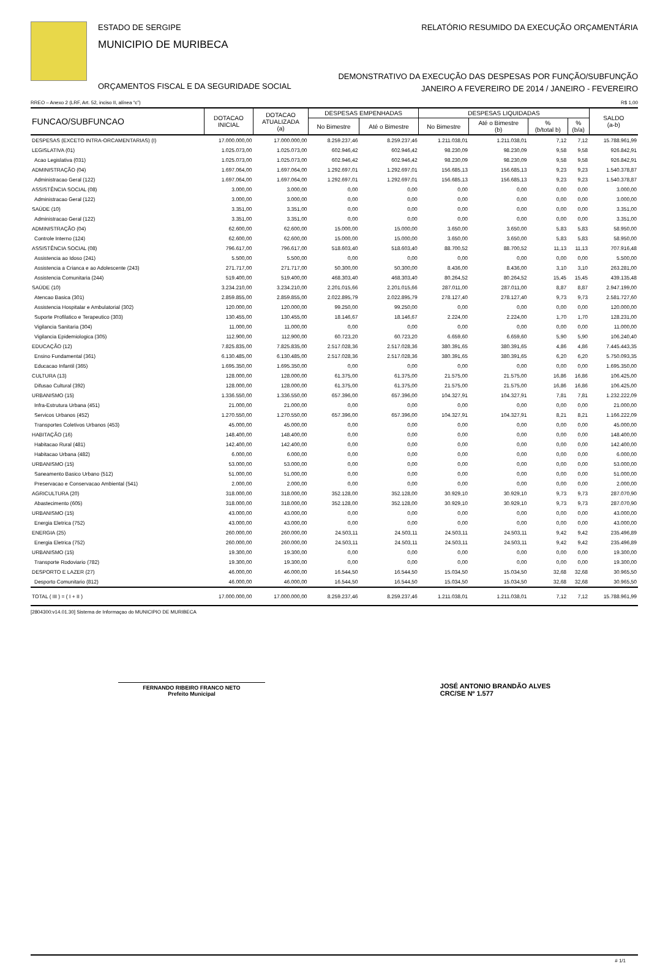ESTADO DE SERGIPE
MUNICIPIO DE MURIBECA
ORÇAMENTOS FISCAL E DA SEGURIDADE SOCIAL
RELATÓRIO RESUMIDO DA EXECUÇÃO ORÇAMENTÁRIA
DEMONSTRATIVO DA EXECUÇÃO DAS DESPESAS POR FUNÇÃO/SUBFUNÇÃO
JANEIRO A FEVEREIRO DE 2014 / JANEIRO - FEVEREIRO
RREO – Anexo 2 (LRF, Art. 52, inciso II, alínea “c”) R$ 1,00
| FUNCAO/SUBFUNCAO | DOTACAO INICIAL | DOTACAO ATUALIZADA (a) | DESPESAS EMPENHADAS | | DESPESAS LIQUIDADAS | | | | SALDO (a-b) |
| --- | --- | --- | --- | --- | --- | --- | --- | --- | --- |
| | | | No Bimestre | Até o Bimestre | No Bimestre | Até o Bimestre (b) | % (b/total b) | % (b/a) | |
| DESPESAS (EXCETO INTRA-ORCAMENTARIAS) (I) | 17.000.000,00 | 17.000.000,00 | 8.259.237,46 | 8.259.237,46 | 1.211.038,01 | 1.211.038,01 | 7,12 | 7,12 | 15.788.961,99 |
| LEGISLATIVA (01) | 1.025.073,00 | 1.025.073,00 | 602.946,42 | 602.946,42 | 98.230,09 | 98.230,09 | 9,58 | 9,58 | 926.842,91 |
| Acao Legislativa (031) | 1.025.073,00 | 1.025.073,00 | 602.946,42 | 602.946,42 | 98.230,09 | 98.230,09 | 9,58 | 9,58 | 926.842,91 |
| ADMINISTRAÇÃO (04) | 1.697.064,00 | 1.697.064,00 | 1.292.697,01 | 1.292.697,01 | 156.685,13 | 156.685,13 | 9,23 | 9,23 | 1.540.378,87 |
| Administracao Geral (122) | 1.697.064,00 | 1.697.064,00 | 1.292.697,01 | 1.292.697,01 | 156.685,13 | 156.685,13 | 9,23 | 9,23 | 1.540.378,87 |
| ASSISTÊNCIA SOCIAL (08) | 3.000,00 | 3.000,00 | 0,00 | 0,00 | 0,00 | 0,00 | 0,00 | 0,00 | 3.000,00 |
| Administracao Geral (122) | 3.000,00 | 3.000,00 | 0,00 | 0,00 | 0,00 | 0,00 | 0,00 | 0,00 | 3.000,00 |
| SAÚDE (10) | 3.351,00 | 3.351,00 | 0,00 | 0,00 | 0,00 | 0,00 | 0,00 | 0,00 | 3.351,00 |
| Administracao Geral (122) | 3.351,00 | 3.351,00 | 0,00 | 0,00 | 0,00 | 0,00 | 0,00 | 0,00 | 3.351,00 |
| ADMINISTRAÇÃO (04) | 62.600,00 | 62.600,00 | 15.000,00 | 15.000,00 | 3.650,00 | 3.650,00 | 5,83 | 5,83 | 58.950,00 |
| Controle Interno (124) | 62.600,00 | 62.600,00 | 15.000,00 | 15.000,00 | 3.650,00 | 3.650,00 | 5,83 | 5,83 | 58.950,00 |
| ASSISTÊNCIA SOCIAL (08) | 796.617,00 | 796.617,00 | 518.603,40 | 518.603,40 | 88.700,52 | 88.700,52 | 11,13 | 11,13 | 707.916,48 |
| Assistencia ao Idoso (241) | 5.500,00 | 5.500,00 | 0,00 | 0,00 | 0,00 | 0,00 | 0,00 | 0,00 | 5.500,00 |
| Assistencia a Crianca e ao Adolescente (243) | 271.717,00 | 271.717,00 | 50.300,00 | 50.300,00 | 8.436,00 | 8.436,00 | 3,10 | 3,10 | 263.281,00 |
| Assistencia Comunitaria (244) | 519.400,00 | 519.400,00 | 468.303,40 | 468.303,40 | 80.264,52 | 80.264,52 | 15,45 | 15,45 | 439.135,48 |
| SAÚDE (10) | 3.234.210,00 | 3.234.210,00 | 2.201.015,66 | 2.201.015,66 | 287.011,00 | 287.011,00 | 8,87 | 8,87 | 2.947.199,00 |
| Atencao Basica (301) | 2.859.855,00 | 2.859.855,00 | 2.022.895,79 | 2.022.895,79 | 278.127,40 | 278.127,40 | 9,73 | 9,73 | 2.581.727,60 |
| Assistencia Hospitalar e Ambulatorial (302) | 120.000,00 | 120.000,00 | 99.250,00 | 99.250,00 | 0,00 | 0,00 | 0,00 | 0,00 | 120.000,00 |
| Suporte Profilatico e Terapeutico (303) | 130.455,00 | 130.455,00 | 18.146,67 | 18.146,67 | 2.224,00 | 2.224,00 | 1,70 | 1,70 | 128.231,00 |
| Vigilancia Sanitaria (304) | 11.000,00 | 11.000,00 | 0,00 | 0,00 | 0,00 | 0,00 | 0,00 | 0,00 | 11.000,00 |
| Vigilancia Epidemiologica (305) | 112.900,00 | 112.900,00 | 60.723,20 | 60.723,20 | 6.659,60 | 6.659,60 | 5,90 | 5,90 | 106.240,40 |
| EDUCAÇÃO (12) | 7.825.835,00 | 7.825.835,00 | 2.517.028,36 | 2.517.028,36 | 380.391,65 | 380.391,65 | 4,86 | 4,86 | 7.445.443,35 |
| Ensino Fundamental (361) | 6.130.485,00 | 6.130.485,00 | 2.517.028,36 | 2.517.028,36 | 380.391,65 | 380.391,65 | 6,20 | 6,20 | 5.750.093,35 |
| Educacao Infantil (365) | 1.695.350,00 | 1.695.350,00 | 0,00 | 0,00 | 0,00 | 0,00 | 0,00 | 0,00 | 1.695.350,00 |
| CULTURA (13) | 128.000,00 | 128.000,00 | 61.375,00 | 61.375,00 | 21.575,00 | 21.575,00 | 16,86 | 16,86 | 106.425,00 |
| Difusao Cultural (392) | 128.000,00 | 128.000,00 | 61.375,00 | 61.375,00 | 21.575,00 | 21.575,00 | 16,86 | 16,86 | 106.425,00 |
| URBANISMO (15) | 1.336.550,00 | 1.336.550,00 | 657.396,00 | 657.396,00 | 104.327,91 | 104.327,91 | 7,81 | 7,81 | 1.232.222,09 |
| Infra-Estrutura Urbana (451) | 21.000,00 | 21.000,00 | 0,00 | 0,00 | 0,00 | 0,00 | 0,00 | 0,00 | 21.000,00 |
| Servicos Urbanos (452) | 1.270.550,00 | 1.270.550,00 | 657.396,00 | 657.396,00 | 104.327,91 | 104.327,91 | 8,21 | 8,21 | 1.166.222,09 |
| Transportes Coletivos Urbanos (453) | 45.000,00 | 45.000,00 | 0,00 | 0,00 | 0,00 | 0,00 | 0,00 | 0,00 | 45.000,00 |
| HABITAÇÃO (16) | 148.400,00 | 148.400,00 | 0,00 | 0,00 | 0,00 | 0,00 | 0,00 | 0,00 | 148.400,00 |
| Habitacao Rural (481) | 142.400,00 | 142.400,00 | 0,00 | 0,00 | 0,00 | 0,00 | 0,00 | 0,00 | 142.400,00 |
| Habitacao Urbana (482) | 6.000,00 | 6.000,00 | 0,00 | 0,00 | 0,00 | 0,00 | 0,00 | 0,00 | 6.000,00 |
| URBANISMO (15) | 53.000,00 | 53.000,00 | 0,00 | 0,00 | 0,00 | 0,00 | 0,00 | 0,00 | 53.000,00 |
| Saneamento Basico Urbano (512) | 51.000,00 | 51.000,00 | 0,00 | 0,00 | 0,00 | 0,00 | 0,00 | 0,00 | 51.000,00 |
| Preservacao e Conservacao Ambiental (541) | 2.000,00 | 2.000,00 | 0,00 | 0,00 | 0,00 | 0,00 | 0,00 | 0,00 | 2.000,00 |
| AGRICULTURA (20) | 318.000,00 | 318.000,00 | 352.128,00 | 352.128,00 | 30.929,10 | 30.929,10 | 9,73 | 9,73 | 287.070,90 |
| Abastecimento (605) | 318.000,00 | 318.000,00 | 352.128,00 | 352.128,00 | 30.929,10 | 30.929,10 | 9,73 | 9,73 | 287.070,90 |
| URBANISMO (15) | 43.000,00 | 43.000,00 | 0,00 | 0,00 | 0,00 | 0,00 | 0,00 | 0,00 | 43.000,00 |
| Energia Eletrica (752) | 43.000,00 | 43.000,00 | 0,00 | 0,00 | 0,00 | 0,00 | 0,00 | 0,00 | 43.000,00 |
| ENERGIA (25) | 260.000,00 | 260.000,00 | 24.503,11 | 24.503,11 | 24.503,11 | 24.503,11 | 9,42 | 9,42 | 235.496,89 |
| Energia Eletrica (752) | 260.000,00 | 260.000,00 | 24.503,11 | 24.503,11 | 24.503,11 | 24.503,11 | 9,42 | 9,42 | 235.496,89 |
| URBANISMO (15) | 19.300,00 | 19.300,00 | 0,00 | 0,00 | 0,00 | 0,00 | 0,00 | 0,00 | 19.300,00 |
| Transporte Rodoviario (782) | 19.300,00 | 19.300,00 | 0,00 | 0,00 | 0,00 | 0,00 | 0,00 | 0,00 | 19.300,00 |
| DESPORTO E LAZER (27) | 46.000,00 | 46.000,00 | 16.544,50 | 16.544,50 | 15.034,50 | 15.034,50 | 32,68 | 32,68 | 30.965,50 |
| Desporto Comunitario (812) | 46.000,00 | 46.000,00 | 16.544,50 | 16.544,50 | 15.034,50 | 15.034,50 | 32,68 | 32,68 | 30.965,50 |
| TOTAL ( III ) = ( I + II ) | 17.000.000,00 | 17.000.000,00 | 8.259.237,46 | 8.259.237,46 | 1.211.038,01 | 1.211.038,01 | 7,12 | 7,12 | 15.788.961,99 |
[2804300:v14.01.30] Sistema de Informaçao do MUNICIPIO DE MURIBECA
FERNANDO RIBEIRO FRANCO NETO
Prefeito Municipal
JOSÉ ANTONIO BRANDÃO ALVES
CRC/SE Nº 1.577
# 1/1